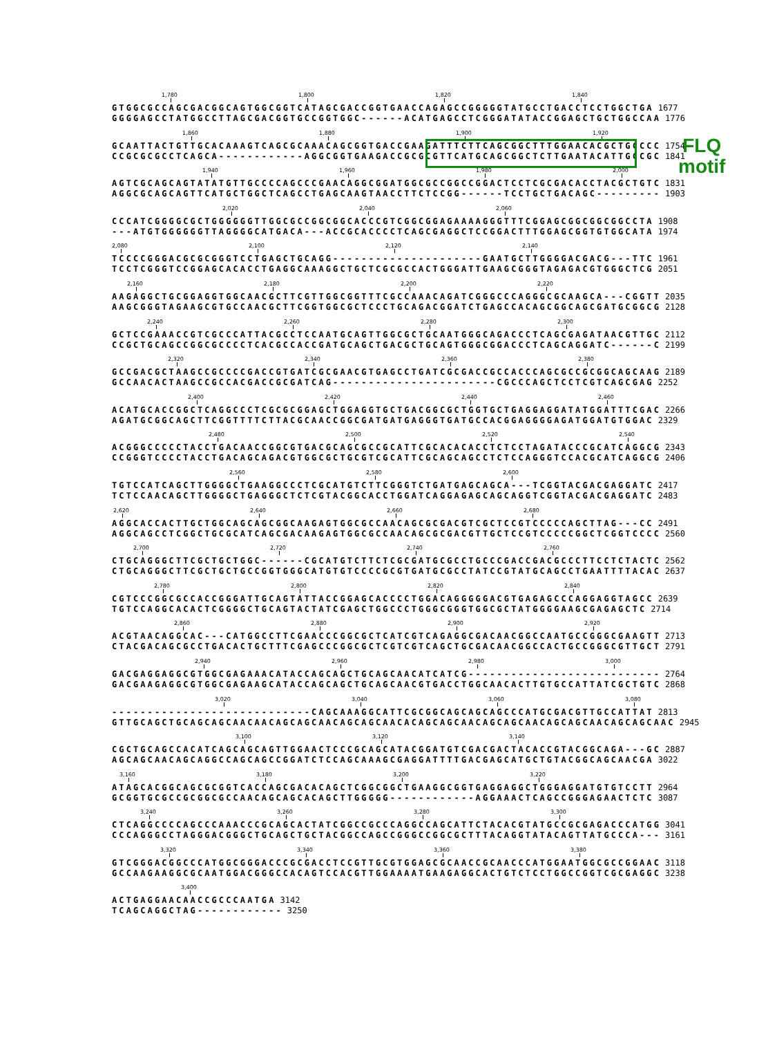1,780 1,800 1,820 1,840
GTGGCGCCAGCGACGGCAGTGGCGGTCATAGCGACCGGTGAACCAGAGCCGGGGGTATGCCTGACCTCCTGGCTGA 1677
GGGGAGCCTATGGCCTTAGCGACGGTGCCGGTGGC------ACATGAGCCTCGGGATATACCGGAGCTGCTGGCCAA 1776
1,860 1,880 1,900 1,920
GCAATTACTGTTGCACAAAGTCAGCGCAAACAGCGGTGACCGAAGATTTCTTCAGCGGCTTTGGAACACGCTGCCCC 1754
CCGCGCGCCTCAGCA------------AGGCGGTGAAGACCGCGCGTTCATGCAGCGGCTCTTGAATACATTGCCGC 1841
FLQ
motif
1,940 1,960 1,980 2,000
AGTCGCAGCAGTATATGTTGCCCCAGCCCGAACAGGCGGATGGCGCCGGCCGGACTCCTCGCGACACCTACGCTGTC 1831
AGGCGCAGCAGTTCATGCTGGCTCAGCCTGAGCAAGTAACCTTCTCCGG------TCCTGCTGACAGC--------- 1903
2,020 2,040 2,060
CCCATCGGGGCGCTGGGGGGTTGGCGCCGGCGGCACCCGTCGGCGGAGAAAAGGGTTTCGGAGCGGCGGCGGCCTA 1908
---ATGTGGGGGGTTAGGGGCATGACA---ACCGCACCCCTCAGCGAGGCTCCGGACTTTGGAGCGGTGTGGCATA 1974
2,080 2,100 2,120 2,140
TCCCCGGGACGCGCGGGTCCTGAGCTGCAGG---------------------GAATGCTTGGGGACGACG---TTC 1961
TCCTCGGGTCCGGAGCACACCTGAGGCAAAGGCTGCTCGCGCCACTGGGATTGAAGCGGGTAGAGACGTGGGCTCG 2051
2,160 2,180 2,200 2,220
AAGAGGCTGCGGAGGTGGCAACGCTTCGTTGGCGGTTTCGCCAAACAGATCGGGCCCAGGGCGCAAGCA---CGGTT 2035
AAGCGGGTAGAAGCGTGCCAACGCTTCGGTGGCGCTCCCTGCAGACGGATCTGAGCCACAGCGGCAGCGATGCGGCG 2128
2,240 2,260 2,280 2,300
GCTCCGAAACCGTCGCCCATTACGCCTCCAATGCAGTTGGCGCTGCAATGGGCAGACCCTCAGCGAGATAACGTTGC 2112
CCGCTGCAGCCGGCGCCCCTCACGCCACCGATGCAGCTGACGCTGCAGTGGGCGGACCCTCAGCAGGATC------C 2199
2,320 2,340 2,360 2,380
GCCGACGCTAAGCCGCCCCGACCGTGATCGCGAACGTGAGCCTGATCGCGACCGCCACCCAGCGCCGCGGCAGCAAG 2189
GCCAACACTAAGCCGCCACGACCGCGATCAG-----------------------CGCCCAGCTCCTCGTCAGCGAG 2252
2,400 2,420 2,440 2,460
ACATGCACCGGCTCAGGCCCTCGCGCGGAGCTGGAGGTGCTGACGGCGCTGGTGCTGAGGAGGATATGGATTTCGAC 2266
AGATGCGGCAGCTTCGGTTTTCTTACGCAACCGGCGATGATGAGGGTGATGCCACGGAGGGGAGATGGATGTGGAC 2329
2,480 2,500 2,520 2,540
ACGGGCCCCCTACCTGACAACCGGCGTGACGCAGCGCCGCATTCGCACACACCTCTCCTAGATACCCGCATCAGGCG 2343
CCGGGTCCCCTACCTGACAGCAGACGTGGCGCTGCGTCGCATTCGCAGCAGCCTCTCCAGGGTCCACGCATCAGGCG 2406
2,560 2,580 2,600
TGTCCATCAGCTTGGGGCTGAAGGCCCTCGCATGTCTTCGGGTCTGATGAGCAGCA---TCGGTACGACGAGGATC 2417
TCTCCAACAGCTTGGGGCTGAGGGCTCTCGTACGGCACCTGGATCAGGAGAGCAGCAGGTCGGTACGACGAGGATC 2483
2,620 2,640 2,660 2,680
AGGCACCACTTGCTGGCAGCAGCGGCAAGAGTGGCGCCAACAGCGCGACGTCGCTCCGTCCCCCAGCTTAG---CC 2491
AGGCAGCCTCGGCTGCGCATCAGCGACAAGAGTGGCGCCAACAGCGCGACGTTGCTCCGTCCCCCGGCTCGGTCCCC 2560
2,700 2,720 2,740 2,760
CTGCAGGGCTTCGCTGCTGGC------CGCATGTCTTCTCGCGATGCGCCTGCCCGACCGACGCCCTTCCTCTACTC 2562
CTGCAGGGCTTCGCTGCTGCCGGTGGGCATGTGTCCCCGCGTGATGCGCCTATCCGTATGCAGCCTGAATTTTACAC 2637
2,780 2,800 2,820 2,840
CGTCCCGGCGCCACCGGGATTGCAGTATTACCGGAGCACCCCTGGACAGGGGGACGTGAGAGCCCAGGAGGTAGCC 2639
TGTCCAGGCACACTCGGGGCTGCAGTACTATCGAGCTGGCCCTGGGCGGGTGGCGCTATGGGGAAGCGAGAGCTC 2714
2,860 2,880 2,900 2,920
ACGTAACAGGCAC---CATGGCCTTCGAACCCGGCGCTCATCGTCAGAGGCGACAACGGCCAATGCCGGGCGAAGTT 2713
CTACGACAGCGCCTGACACTGCTTTCGAGCCCGGCGCTCGTCGTCAGCTGCGACAACGGCCACTGCCGGGCGTTGCT 2791
2,940 2,960 2,980 3,000
GACGAGGAGGCGTGGCGAGAAACATACCAGCAGCTGCAGCAACATCATCG--------------------------- 2764
GACGAAGAGGCGTGGCGAGAAGCATACCAGCAGCTGCAGCAACGTGACCTGGCAACACTTGTGCCATTATCGCTGTC 2868
3,020 3,040 3,060 3,080
----------------------------CAGCAAAGGCATTCGCGGCAGCAGCAGCCCATGCGACGTTGCCATTAT 2813
GTTGCAGCTGCAGCAGCAACAACAGCAGCAACAGCAGCAACACAGCAGCAACAGCAGCAACAGCAGCAACAGCAGCAAC 2945
3,100 3,120 3,140
CGCTGCAGCCACATCAGCAGCAGTTGGAACTCCCGCAGCATACGGATGTCGACGACTACACCGTACGGCAGA---GC 2887
AGCAGCAACAGCAGGCCAGCAGCCGGATCTCCAGCAAAGCGAGGATTTTGACGAGCATGCTGTACGGCAGCAACGA 3022
3,160 3,180 3,200 3,220
ATAGCACGGCAGCGCGGTCACCAGCGACACAGCTCGGCGGCTGAAGGCGGTGAGGAGGCTGGGAGGATGTGTCCTT 2964
GCGGTGCGCCGCGGCGCCAACAGCAGCACAGCTTGGGGG------------AGGAAACTCAGCCGGGAGAACTCTC 3087
3,240 3,260 3,280 3,300
CTCAGGCCCCAGCCCAAACCCGCAGCACTATCGGCCGCCCAGGCCAGCATTCTACACGTATGCCGCGAGACCCATGG 3041
CCCAGGGCCTAGGGACGGGCTGCAGCTGCTACGGCCAGCCGGGCCGGCGCTTTACAGGTATACAGTTATGCCCA--- 3161
3,320 3,340 3,360 3,380
GTCGGGACGGCCCATGGCGGGACCCGCGACCTCCGTTGCGTGGAGCGCAACCGCAACCCATGGAATGGCGCCGGAAC 3118
GCCAAGAAGGCGCAATGGACGGGCCACAGTCCACGTTGGAAAATGAAGAGGCACTGTCTCCTGGCCGGTCGCGAGGC 3238
3,400
ACTGAGGAACAACCGCCCAATGA 3142
TCAGCAGGCTAG------------ 3250